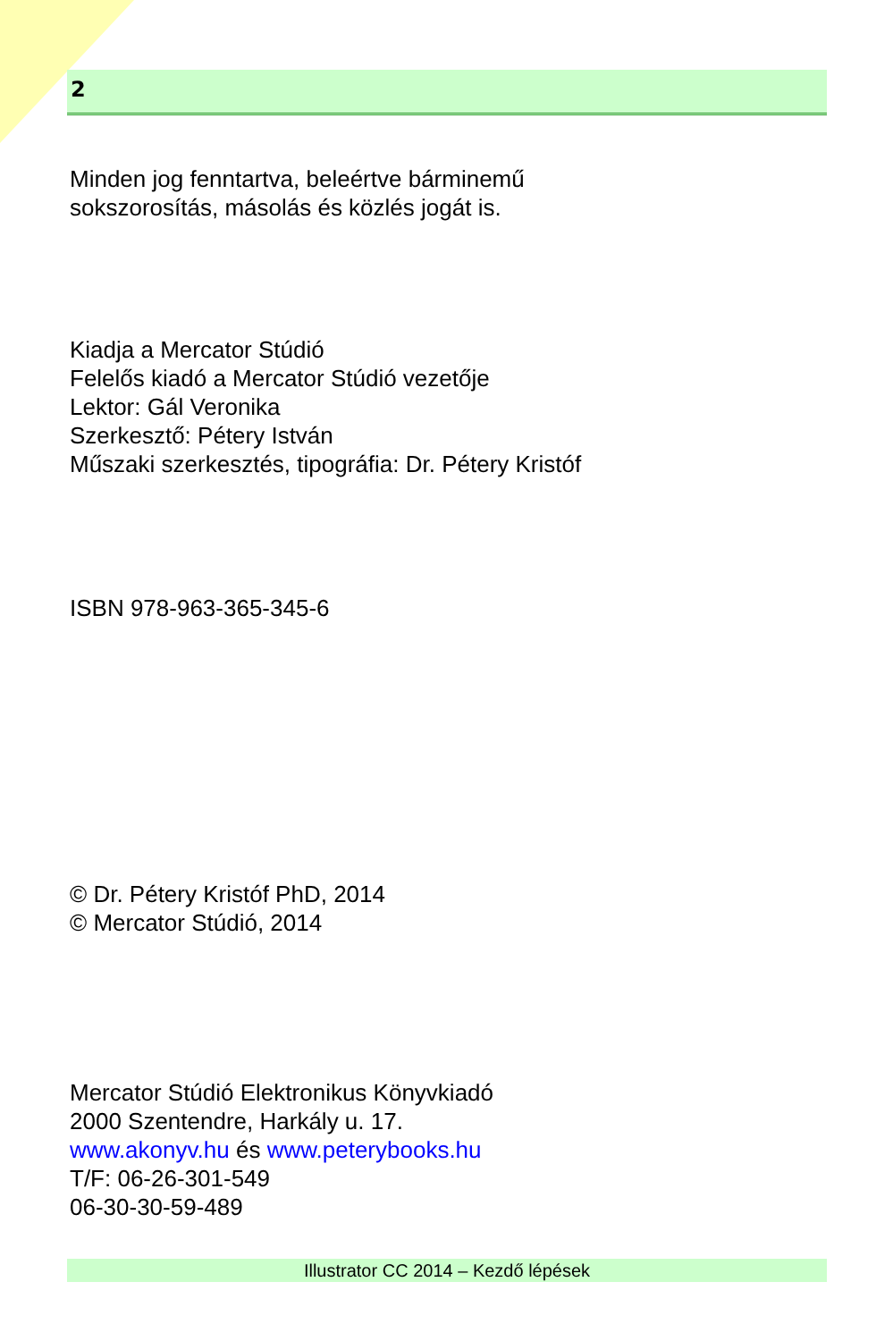2
Minden jog fenntartva, beleértve bárminemű
sokszorosítás, másolás és közlés jogát is.
Kiadja a Mercator Stúdió
Felelős kiadó a Mercator Stúdió vezetője
Lektor: Gál Veronika
Szerkesztő: Pétery István
Műszaki szerkesztés, tipográfia: Dr. Pétery Kristóf
ISBN 978-963-365-345-6
© Dr. Pétery Kristóf PhD, 2014
© Mercator Stúdió, 2014
Mercator Stúdió Elektronikus Könyvkiadó
2000 Szentendre, Harkály u. 17.
www.akonyv.hu és www.peterybooks.hu
T/F: 06-26-301-549
06-30-30-59-489
Illustrator CC 2014 – Kezdő lépések